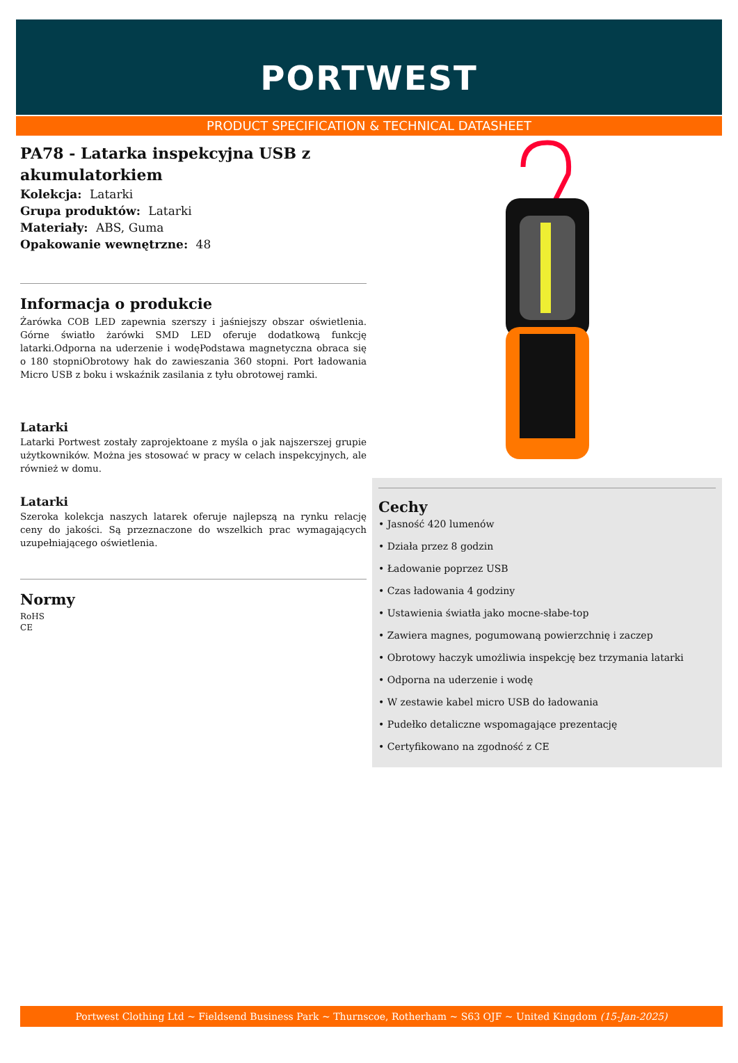PORTWEST
PRODUCT SPECIFICATION & TECHNICAL DATASHEET
PA78 - Latarka inspekcyjna USB z akumulatorkiem
Kolekcja: Latarki
Grupa produktów: Latarki
Materiały: ABS, Guma
Opakowanie wewnętrzne: 48
Informacja o produkcie
Żarówka COB LED zapewnia szerszy i jaśniejszy obszar oświetlenia. Górne światło żarówki SMD LED oferuje dodatkową funkcję latarki.Odporna na uderzenie i wodęPodstawa magnetyczna obraca się o 180 stopniObrotowy hak do zawieszania 360 stopni. Port ładowania Micro USB z boku i wskaźnik zasilania z tyłu obrotowej ramki.
Latarki
Latarki Portwest zostały zaprojektoane z myśla o jak najszerszej grupie użytkowników. Można jes stosować w pracy w celach inspekcyjnych, ale również w domu.
Latarki
Szeroka kolekcja naszych latarek oferuje najlepszą na rynku relację ceny do jakości. Są przeznaczone do wszelkich prac wymagających uzupełniającego oświetlenia.
Normy
RoHS
CE
Cechy
• Jasność 420 lumenów
• Działa przez 8 godzin
• Ładowanie poprzez USB
• Czas ładowania 4 godziny
• Ustawienia światła jako mocne-słabe-top
• Zawiera magnes, pogumowaną powierzchnię i zaczep
• Obrotowy haczyk umożliwia inspekcję bez trzymania latarki
• Odporna na uderzenie i wodę
• W zestawie kabel micro USB do ładowania
• Pudełko detaliczne wspomagające prezentację
• Certyfikowano na zgodność z CE
Portwest Clothing Ltd ~ Fieldsend Business Park ~ Thurnscoe, Rotherham ~ S63 OJF ~ United Kingdom (15-Jan-2025)